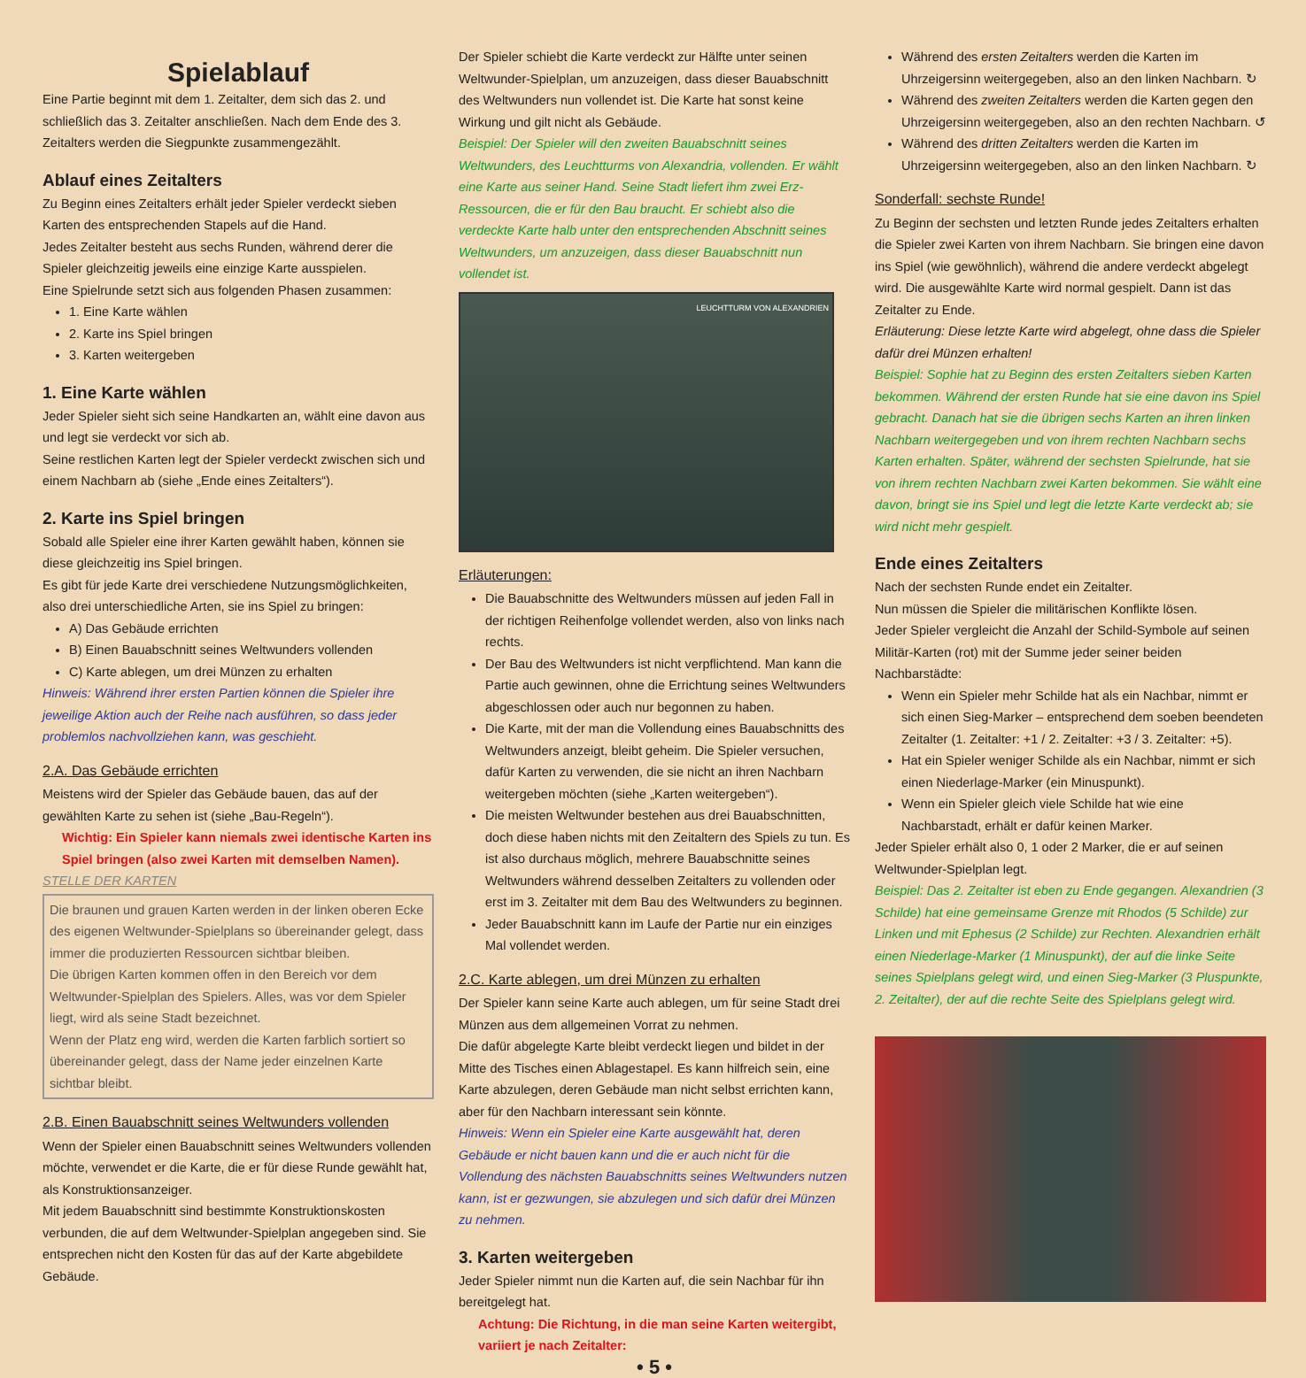Spielablauf
Eine Partie beginnt mit dem 1. Zeitalter, dem sich das 2. und schließlich das 3. Zeitalter anschließen. Nach dem Ende des 3. Zeitalters werden die Siegpunkte zusammengezählt.
Ablauf eines Zeitalters
Zu Beginn eines Zeitalters erhält jeder Spieler verdeckt sieben Karten des entsprechenden Stapels auf die Hand.
Jedes Zeitalter besteht aus sechs Runden, während derer die Spieler gleichzeitig jeweils eine einzige Karte ausspielen.
Eine Spielrunde setzt sich aus folgenden Phasen zusammen:
1. Eine Karte wählen
2. Karte ins Spiel bringen
3. Karten weitergeben
1. Eine Karte wählen
Jeder Spieler sieht sich seine Handkarten an, wählt eine davon aus und legt sie verdeckt vor sich ab.
Seine restlichen Karten legt der Spieler verdeckt zwischen sich und einem Nachbarn ab (siehe „Ende eines Zeitalters“).
2. Karte ins Spiel bringen
Sobald alle Spieler eine ihrer Karten gewählt haben, können sie diese gleichzeitig ins Spiel bringen.
Es gibt für jede Karte drei verschiedene Nutzungsmöglichkeiten, also drei unterschiedliche Arten, sie ins Spiel zu bringen:
A) Das Gebäude errichten
B) Einen Bauabschnitt seines Weltwunders vollenden
C) Karte ablegen, um drei Münzen zu erhalten
Hinweis: Während ihrer ersten Partien können die Spieler ihre jeweilige Aktion auch der Reihe nach ausführen, so dass jeder problemlos nachvollziehen kann, was geschieht.
2.A. Das Gebäude errichten
Meistens wird der Spieler das Gebäude bauen, das auf der gewählten Karte zu sehen ist (siehe „Bau-Regeln“).
Wichtig: Ein Spieler kann niemals zwei identische Karten ins Spiel bringen (also zwei Karten mit demselben Namen).
STELLE DER KARTEN
Die braunen und grauen Karten werden in der linken oberen Ecke des eigenen Weltwunder-Spielplans so übereinander gelegt, dass immer die produzierten Ressourcen sichtbar bleiben.
Die übrigen Karten kommen offen in den Bereich vor dem Weltwunder-Spielplan des Spielers. Alles, was vor dem Spieler liegt, wird als seine Stadt bezeichnet.
Wenn der Platz eng wird, werden die Karten farblich sortiert so übereinander gelegt, dass der Name jeder einzelnen Karte sichtbar bleibt.
2.B. Einen Bauabschnitt seines Weltwunders vollenden
Wenn der Spieler einen Bauabschnitt seines Weltwunders vollenden möchte, verwendet er die Karte, die er für diese Runde gewählt hat, als Konstruktionsanzeiger.
Mit jedem Bauabschnitt sind bestimmte Konstruktionskosten verbunden, die auf dem Weltwunder-Spielplan angegeben sind. Sie entsprechen nicht den Kosten für das auf der Karte abgebildete Gebäude.
Der Spieler schiebt die Karte verdeckt zur Hälfte unter seinen Weltwunder-Spielplan, um anzuzeigen, dass dieser Bauabschnitt des Weltwunders nun vollendet ist. Die Karte hat sonst keine Wirkung und gilt nicht als Gebäude.
Beispiel: Der Spieler will den zweiten Bauabschnitt seines Weltwunders, des Leuchtturms von Alexandria, vollenden. Er wählt eine Karte aus seiner Hand. Seine Stadt liefert ihm zwei Erz-Ressourcen, die er für den Bau braucht. Er schiebt also die verdeckte Karte halb unter den entsprechenden Abschnitt seines Weltwunders, um anzuzeigen, dass dieser Bauabschnitt nun vollendet ist.
LEUCHTTURM VON ALEXANDRIEN
Erläuterungen:
Die Bauabschnitte des Weltwunders müssen auf jeden Fall in der richtigen Reihenfolge vollendet werden, also von links nach rechts.
Der Bau des Weltwunders ist nicht verpflichtend. Man kann die Partie auch gewinnen, ohne die Errichtung seines Weltwunders abgeschlossen oder auch nur begonnen zu haben.
Die Karte, mit der man die Vollendung eines Bauabschnitts des Weltwunders anzeigt, bleibt geheim. Die Spieler versuchen, dafür Karten zu verwenden, die sie nicht an ihren Nachbarn weitergeben möchten (siehe „Karten weitergeben“).
Die meisten Weltwunder bestehen aus drei Bauabschnitten, doch diese haben nichts mit den Zeitaltern des Spiels zu tun. Es ist also durchaus möglich, mehrere Bauabschnitte seines Weltwunders während desselben Zeitalters zu vollenden oder erst im 3. Zeitalter mit dem Bau des Weltwunders zu beginnen.
Jeder Bauabschnitt kann im Laufe der Partie nur ein einziges Mal vollendet werden.
2.C. Karte ablegen, um drei Münzen zu erhalten
Der Spieler kann seine Karte auch ablegen, um für seine Stadt drei Münzen aus dem allgemeinen Vorrat zu nehmen.
Die dafür abgelegte Karte bleibt verdeckt liegen und bildet in der Mitte des Tisches einen Ablagestapel. Es kann hilfreich sein, eine Karte abzulegen, deren Gebäude man nicht selbst errichten kann, aber für den Nachbarn interessant sein könnte.
Hinweis: Wenn ein Spieler eine Karte ausgewählt hat, deren Gebäude er nicht bauen kann und die er auch nicht für die Vollendung des nächsten Bauabschnitts seines Weltwunders nutzen kann, ist er gezwungen, sie abzulegen und sich dafür drei Münzen zu nehmen.
3. Karten weitergeben
Jeder Spieler nimmt nun die Karten auf, die sein Nachbar für ihn bereitgelegt hat.
Achtung: Die Richtung, in die man seine Karten weitergibt, variiert je nach Zeitalter:
• 5 •
Während des ersten Zeitalters werden die Karten im Uhrzeigersinn weitergegeben, also an den linken Nachbarn. ↻
Während des zweiten Zeitalters werden die Karten gegen den Uhrzeigersinn weitergegeben, also an den rechten Nachbarn. ↺
Während des dritten Zeitalters werden die Karten im Uhrzeigersinn weitergegeben, also an den linken Nachbarn. ↻
Sonderfall: sechste Runde!
Zu Beginn der sechsten und letzten Runde jedes Zeitalters erhalten die Spieler zwei Karten von ihrem Nachbarn. Sie bringen eine davon ins Spiel (wie gewöhnlich), während die andere verdeckt abgelegt wird. Die ausgewählte Karte wird normal gespielt. Dann ist das Zeitalter zu Ende.
Erläuterung: Diese letzte Karte wird abgelegt, ohne dass die Spieler dafür drei Münzen erhalten!
Beispiel: Sophie hat zu Beginn des ersten Zeitalters sieben Karten bekommen. Während der ersten Runde hat sie eine davon ins Spiel gebracht. Danach hat sie die übrigen sechs Karten an ihren linken Nachbarn weitergegeben und von ihrem rechten Nachbarn sechs Karten erhalten. Später, während der sechsten Spielrunde, hat sie von ihrem rechten Nachbarn zwei Karten bekommen. Sie wählt eine davon, bringt sie ins Spiel und legt die letzte Karte verdeckt ab; sie wird nicht mehr gespielt.
Ende eines Zeitalters
Nach der sechsten Runde endet ein Zeitalter.
Nun müssen die Spieler die militärischen Konflikte lösen.
Jeder Spieler vergleicht die Anzahl der Schild-Symbole auf seinen Militär-Karten (rot) mit der Summe jeder seiner beiden Nachbarstädte:
Wenn ein Spieler mehr Schilde hat als ein Nachbar, nimmt er sich einen Sieg-Marker – entsprechend dem soeben beendeten Zeitalter (1. Zeitalter: +1 / 2. Zeitalter: +3 / 3. Zeitalter: +5).
Hat ein Spieler weniger Schilde als ein Nachbar, nimmt er sich einen Niederlage-Marker (ein Minuspunkt).
Wenn ein Spieler gleich viele Schilde hat wie eine Nachbarstadt, erhält er dafür keinen Marker.
Jeder Spieler erhält also 0, 1 oder 2 Marker, die er auf seinen Weltwunder-Spielplan legt.
Beispiel: Das 2. Zeitalter ist eben zu Ende gegangen. Alexandrien (3 Schilde) hat eine gemeinsame Grenze mit Rhodos (5 Schilde) zur Linken und mit Ephesus (2 Schilde) zur Rechten. Alexandrien erhält einen Niederlage-Marker (1 Minuspunkt), der auf die linke Seite seines Spielplans gelegt wird, und einen Sieg-Marker (3 Pluspunkte, 2. Zeitalter), der auf die rechte Seite des Spielplans gelegt wird.